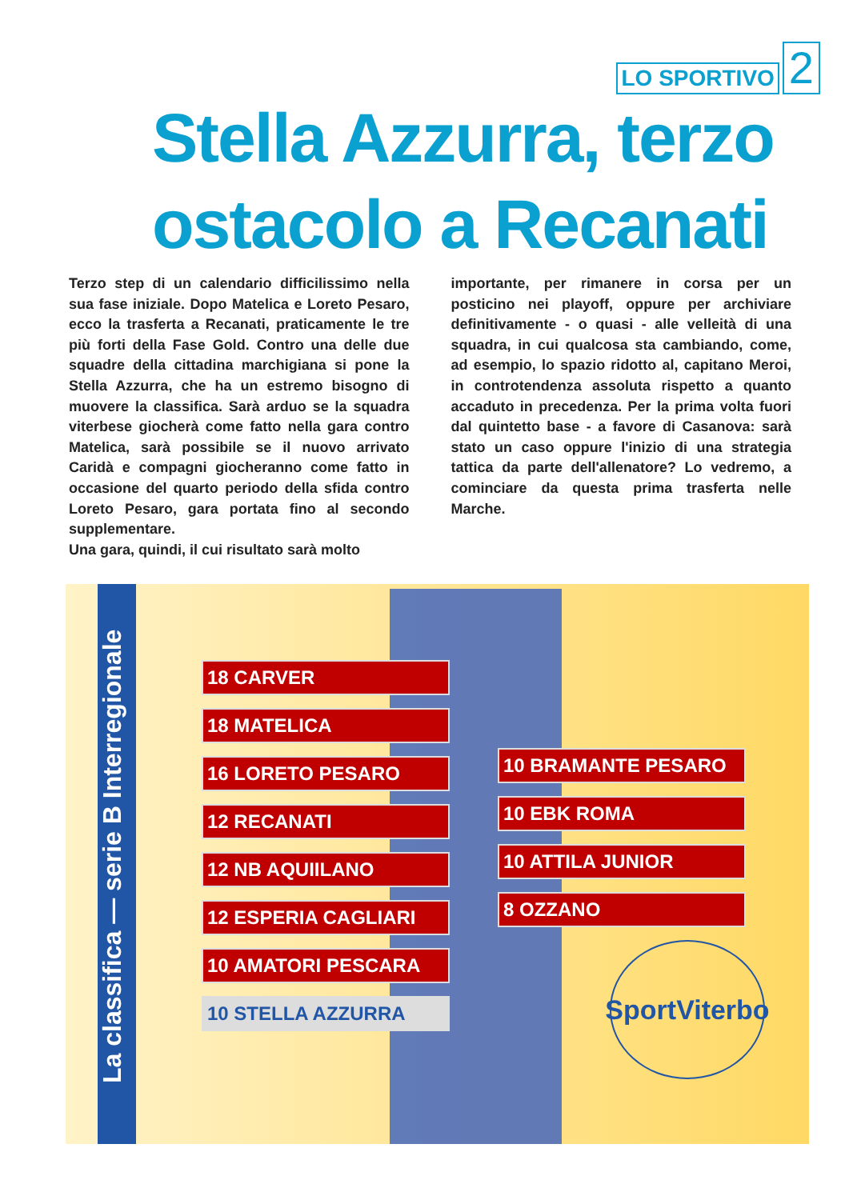LO SPORTIVO 2
Stella Azzurra, terzo
ostacolo a Recanati
Terzo step di un calendario difficilissimo nella sua fase iniziale. Dopo Matelica e Loreto Pesaro, ecco la trasferta a Recanati, praticamente le tre più forti della Fase Gold. Contro una delle due squadre della cittadina marchigiana si pone la Stella Azzurra, che ha un estremo bisogno di muovere la classifica. Sarà arduo se la squadra viterbese giocherà come fatto nella gara contro Matelica, sarà possibile se il nuovo arrivato Caridà e compagni giocheranno come fatto in occasione del quarto periodo della sfida contro Loreto Pesaro, gara portata fino al secondo supplementare.
Una gara, quindi, il cui risultato sarà molto
importante, per rimanere in corsa per un posticino nei playoff, oppure per archiviare definitivamente - o quasi - alle velleità di una squadra, in cui qualcosa sta cambiando, come, ad esempio, lo spazio ridotto al, capitano Meroi, in controtendenza assoluta rispetto a quanto accaduto in precedenza. Per la prima volta fuori dal quintetto base - a favore di Casanova: sarà stato un caso oppure l'inizio di una strategia tattica da parte dell'allenatore? Lo vedremo, a cominciare da questa prima trasferta nelle Marche.
La classifica — serie B Interregionale
18 CARVER
18 MATELICA
16 LORETO PESARO
12 RECANATI
12 NB AQUIILANO
12 ESPERIA CAGLIARI
10 AMATORI PESCARA
10 STELLA AZZURRA
10 BRAMANTE PESARO
10 EBK ROMA
10 ATTILA JUNIOR
8 OZZANO
SportViterbo